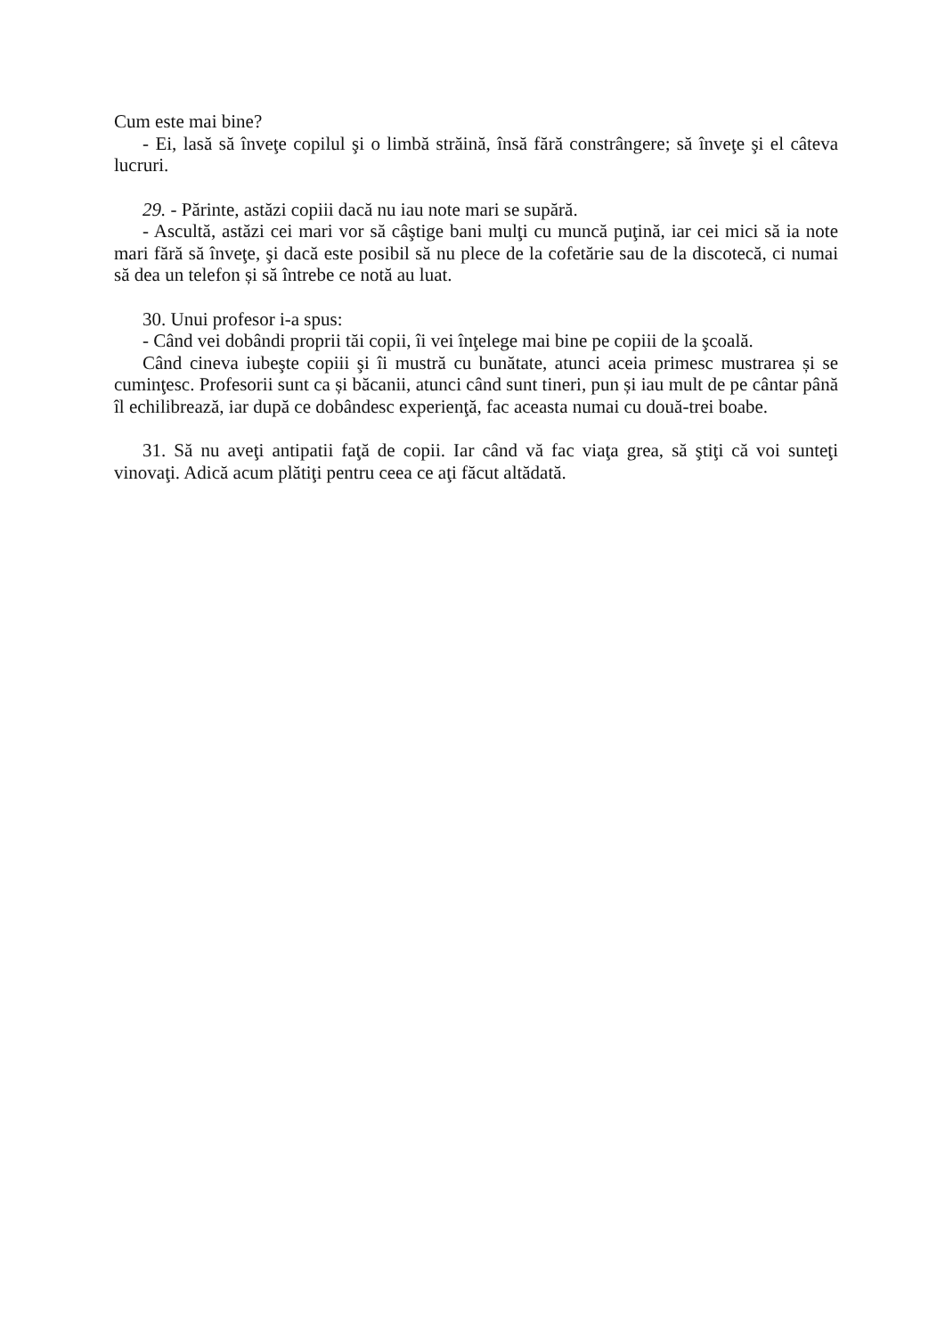Cum este mai bine?
- Ei, lasă să înveţe copilul şi o limbă străină, însă fără constrângere; să înveţe şi el câteva lucruri.
29. - Părinte, astăzi copiii dacă nu iau note mari se supără.
- Ascultă, astăzi cei mari vor să câştige bani mulţi cu muncă puţină, iar cei mici să ia note mari fără să înveţe, şi dacă este posibil să nu plece de la cofetărie sau de la discotecă, ci numai să dea un telefon și să întrebe ce notă au luat.
30. Unui profesor i-a spus:
- Când vei dobândi proprii tăi copii, îi vei înţelege mai bine pe copiii de la şcoală.
Când cineva iubeşte copiii şi îi mustră cu bunătate, atunci aceia primesc mustrarea și se cuminţesc. Profesorii sunt ca și băcanii, atunci când sunt tineri, pun și iau mult de pe cântar până îl echilibrează, iar după ce dobândesc experienţă, fac aceasta numai cu două-trei boabe.
31. Să nu aveţi antipatii faţă de copii. Iar când vă fac viaţa grea, să ştiţi că voi sunteţi vinovaţi. Adică acum plătiţi pentru ceea ce aţi făcut altădată.